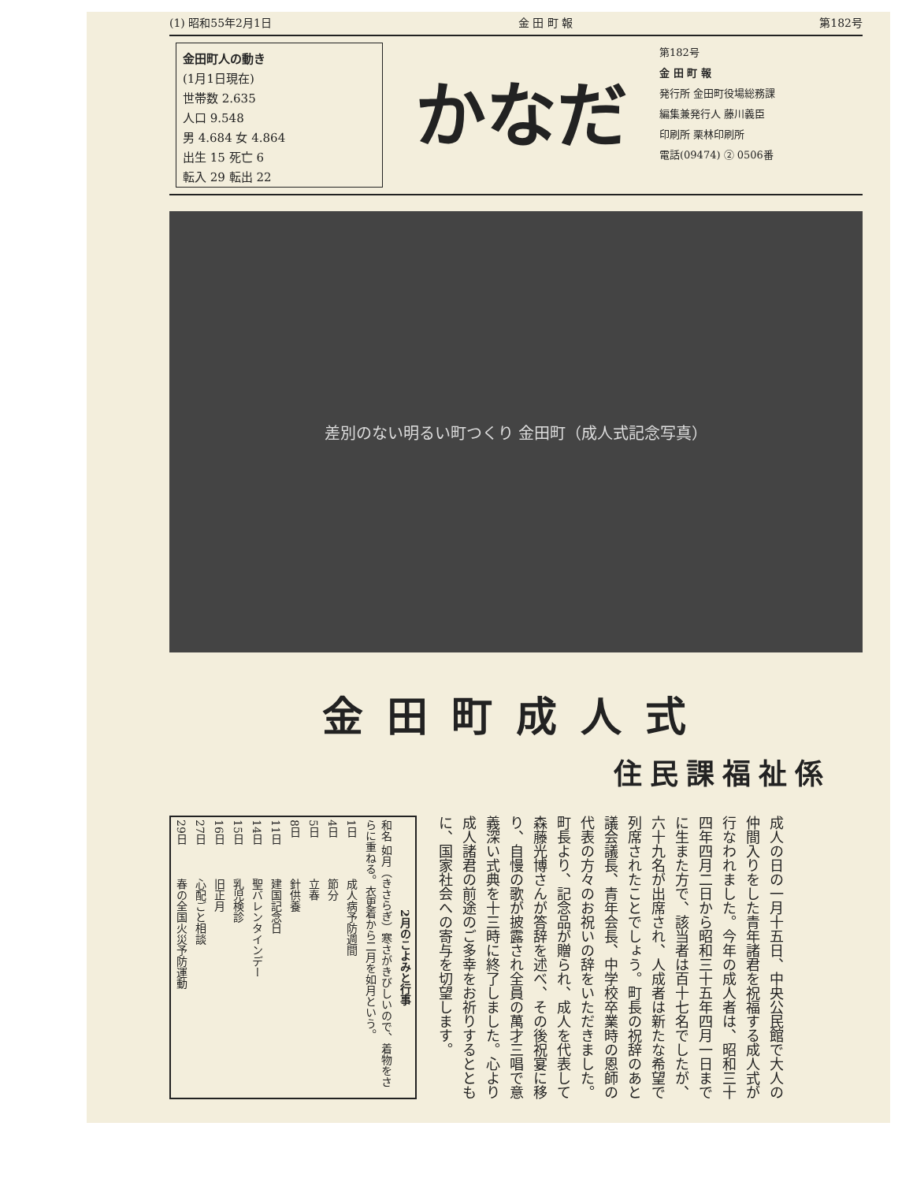(1) 昭和55年2月1日 金 田 町 報 第182号
金田町人の動き
(1月1日現在)
世帯数 2.635
人口 9.548
男 4.684 女 4.864
出生 15 死亡 6
転入 29 転出 22
かなだ
第182号
金 田 町 報
発行所 金田町役場総務課
編集兼発行人 藤川義臣
印刷所 栗林印刷所
電話(09474) ② 0506番
差別のない明るい町つくり 金田町（成人式記念写真）
金田町成人式
住民課福祉係
| 2月のこよみと行事 | |
| --- | --- |
| 和名 如月（きさらぎ）寒さがきびしいので、着物をさらに重ねる。衣更着から二月を如月という。 | |
| 1日 | 成人病予防週間 |
| 4日 | 節分 |
| 5日 | 立春 |
| 8日 | 針供養 |
| 11日 | 建国記念日 |
| 14日 | 聖バレンタインデー |
| 15日 | 乳児検診 |
| 16日 | 旧正月 |
| 27日 | 心配ごと相談 |
| 29日 | 春の全国火災予防運動 |
成人の日の一月十五日、中央公民館で大人の仲間入りをした青年諸君を祝福する成人式が行なわれました。今年の成人者は、昭和三十四年四月二日から昭和三十五年四月一日までに生また方で、該当者は百十七名でしたが、六十九名が出席され、人成者は新たな希望で列席されたことでしょう。町長の祝辞のあと議会議長、青年会長、中学校卒業時の恩師の代表の方々のお祝いの辞をいただきました。町長より、記念品が贈られ、成人を代表して森藤光博さんが答辞を述べ、その後祝宴に移り、自慢の歌が披露され全員の萬才三唱で意義深い式典を十三時に終了しました。心より成人諸君の前途のご多幸をお祈りするとともに、国家社会への寄与を切望します。